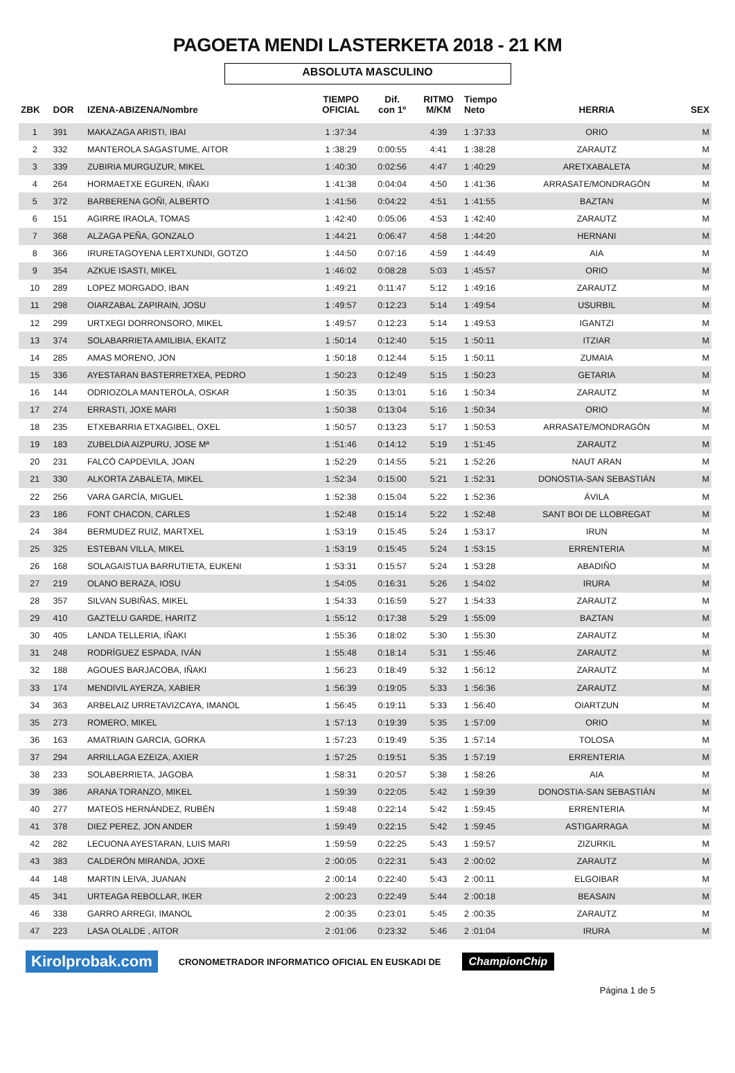PAGOETA MENDI LASTERKETA 2018 - 21 KM
ABSOLUTA MASCULINO
| ZBK | DOR | IZENA-ABIZENA/Nombre | TIEMPO OFICIAL | Dif. con 1º | RITMO M/KM | Tiempo Neto | HERRIA | SEX |
| --- | --- | --- | --- | --- | --- | --- | --- | --- |
| 1 | 391 | MAKAZAGA ARISTI, IBAI | 1 :37:34 | | 4:39 | 1 :37:33 | ORIO | M |
| 2 | 332 | MANTEROLA SAGASTUME, AITOR | 1 :38:29 | 0:00:55 | 4:41 | 1 :38:28 | ZARAUTZ | M |
| 3 | 339 | ZUBIRIA MURGUZUR, MIKEL | 1 :40:30 | 0:02:56 | 4:47 | 1 :40:29 | ARETXABALETA | M |
| 4 | 264 | HORMAETXE EGUREN, IÑAKI | 1 :41:38 | 0:04:04 | 4:50 | 1 :41:36 | ARRASATE/MONDRAGÓN | M |
| 5 | 372 | BARBERENA GOÑI, ALBERTO | 1 :41:56 | 0:04:22 | 4:51 | 1 :41:55 | BAZTAN | M |
| 6 | 151 | AGIRRE IRAOLA, TOMAS | 1 :42:40 | 0:05:06 | 4:53 | 1 :42:40 | ZARAUTZ | M |
| 7 | 368 | ALZAGA PEÑA, GONZALO | 1 :44:21 | 0:06:47 | 4:58 | 1 :44:20 | HERNANI | M |
| 8 | 366 | IRURETAGOYENA LERTXUNDI, GOTZO | 1 :44:50 | 0:07:16 | 4:59 | 1 :44:49 | AIA | M |
| 9 | 354 | AZKUE ISASTI, MIKEL | 1 :46:02 | 0:08:28 | 5:03 | 1 :45:57 | ORIO | M |
| 10 | 289 | LOPEZ MORGADO, IBAN | 1 :49:21 | 0:11:47 | 5:12 | 1 :49:16 | ZARAUTZ | M |
| 11 | 298 | OIARZABAL ZAPIRAIN, JOSU | 1 :49:57 | 0:12:23 | 5:14 | 1 :49:54 | USURBIL | M |
| 12 | 299 | URTXEGI DORRONSORO, MIKEL | 1 :49:57 | 0:12:23 | 5:14 | 1 :49:53 | IGANTZI | M |
| 13 | 374 | SOLABARRIETA AMILIBIA, EKAITZ | 1 :50:14 | 0:12:40 | 5:15 | 1 :50:11 | ITZIAR | M |
| 14 | 285 | AMAS MORENO, JON | 1 :50:18 | 0:12:44 | 5:15 | 1 :50:11 | ZUMAIA | M |
| 15 | 336 | AYESTARAN BASTERRETXEA, PEDRO | 1 :50:23 | 0:12:49 | 5:15 | 1 :50:23 | GETARIA | M |
| 16 | 144 | ODRIOZOLA MANTEROLA, OSKAR | 1 :50:35 | 0:13:01 | 5:16 | 1 :50:34 | ZARAUTZ | M |
| 17 | 274 | ERRASTI, JOXE MARI | 1 :50:38 | 0:13:04 | 5:16 | 1 :50:34 | ORIO | M |
| 18 | 235 | ETXEBARRIA ETXAGIBEL, OXEL | 1 :50:57 | 0:13:23 | 5:17 | 1 :50:53 | ARRASATE/MONDRAGÓN | M |
| 19 | 183 | ZUBELDIA AIZPURU, JOSE Mª | 1 :51:46 | 0:14:12 | 5:19 | 1 :51:45 | ZARAUTZ | M |
| 20 | 231 | FALCÓ CAPDEVILA, JOAN | 1 :52:29 | 0:14:55 | 5:21 | 1 :52:26 | NAUT ARAN | M |
| 21 | 330 | ALKORTA ZABALETA, MIKEL | 1 :52:34 | 0:15:00 | 5:21 | 1 :52:31 | DONOSTIA-SAN SEBASTIÁN | M |
| 22 | 256 | VARA GARCÍA, MIGUEL | 1 :52:38 | 0:15:04 | 5:22 | 1 :52:36 | ÁVILA | M |
| 23 | 186 | FONT CHACON, CARLES | 1 :52:48 | 0:15:14 | 5:22 | 1 :52:48 | SANT BOI DE LLOBREGAT | M |
| 24 | 384 | BERMUDEZ RUIZ, MARTXEL | 1 :53:19 | 0:15:45 | 5:24 | 1 :53:17 | IRUN | M |
| 25 | 325 | ESTEBAN VILLA, MIKEL | 1 :53:19 | 0:15:45 | 5:24 | 1 :53:15 | ERRENTERIA | M |
| 26 | 168 | SOLAGAISTUA BARRUTIETA, EUKENI | 1 :53:31 | 0:15:57 | 5:24 | 1 :53:28 | ABADIÑO | M |
| 27 | 219 | OLANO BERAZA, IOSU | 1 :54:05 | 0:16:31 | 5:26 | 1 :54:02 | IRURA | M |
| 28 | 357 | SILVAN SUBIÑAS, MIKEL | 1 :54:33 | 0:16:59 | 5:27 | 1 :54:33 | ZARAUTZ | M |
| 29 | 410 | GAZTELU GARDE, HARITZ | 1 :55:12 | 0:17:38 | 5:29 | 1 :55:09 | BAZTAN | M |
| 30 | 405 | LANDA TELLERIA, IÑAKI | 1 :55:36 | 0:18:02 | 5:30 | 1 :55:30 | ZARAUTZ | M |
| 31 | 248 | RODRÍGUEZ ESPADA, IVÁN | 1 :55:48 | 0:18:14 | 5:31 | 1 :55:46 | ZARAUTZ | M |
| 32 | 188 | AGOUES BARJACOBA, IÑAKI | 1 :56:23 | 0:18:49 | 5:32 | 1 :56:12 | ZARAUTZ | M |
| 33 | 174 | MENDIVIL AYERZA, XABIER | 1 :56:39 | 0:19:05 | 5:33 | 1 :56:36 | ZARAUTZ | M |
| 34 | 363 | ARBELAIZ URRETAVIZCAYA, IMANOL | 1 :56:45 | 0:19:11 | 5:33 | 1 :56:40 | OIARTZUN | M |
| 35 | 273 | ROMERO, MIKEL | 1 :57:13 | 0:19:39 | 5:35 | 1 :57:09 | ORIO | M |
| 36 | 163 | AMATRIAIN GARCIA, GORKA | 1 :57:23 | 0:19:49 | 5:35 | 1 :57:14 | TOLOSA | M |
| 37 | 294 | ARRILLAGA EZEIZA, AXIER | 1 :57:25 | 0:19:51 | 5:35 | 1 :57:19 | ERRENTERIA | M |
| 38 | 233 | SOLABERRIETA, JAGOBA | 1 :58:31 | 0:20:57 | 5:38 | 1 :58:26 | AIA | M |
| 39 | 386 | ARANA TORANZO, MIKEL | 1 :59:39 | 0:22:05 | 5:42 | 1 :59:39 | DONOSTIA-SAN SEBASTIÁN | M |
| 40 | 277 | MATEOS HERNÁNDEZ, RUBÉN | 1 :59:48 | 0:22:14 | 5:42 | 1 :59:45 | ERRENTERIA | M |
| 41 | 378 | DIEZ PEREZ, JON ANDER | 1 :59:49 | 0:22:15 | 5:42 | 1 :59:45 | ASTIGARRAGA | M |
| 42 | 282 | LECUONA AYESTARAN, LUIS MARI | 1 :59:59 | 0:22:25 | 5:43 | 1 :59:57 | ZIZURKIL | M |
| 43 | 383 | CALDERÓN MIRANDA, JOXE | 2 :00:05 | 0:22:31 | 5:43 | 2 :00:02 | ZARAUTZ | M |
| 44 | 148 | MARTIN LEIVA, JUANAN | 2 :00:14 | 0:22:40 | 5:43 | 2 :00:11 | ELGOIBAR | M |
| 45 | 341 | URTEAGA REBOLLAR, IKER | 2 :00:23 | 0:22:49 | 5:44 | 2 :00:18 | BEASAIN | M |
| 46 | 338 | GARRO ARREGI, IMANOL | 2 :00:35 | 0:23:01 | 5:45 | 2 :00:35 | ZARAUTZ | M |
| 47 | 223 | LASA OLALDE , AITOR | 2 :01:06 | 0:23:32 | 5:46 | 2 :01:04 | IRURA | M |
Kirolprobak.com CRONOMETRADOR INFORMATICO OFICIAL EN EUSKADI DE ChampionChip
Página 1 de 5